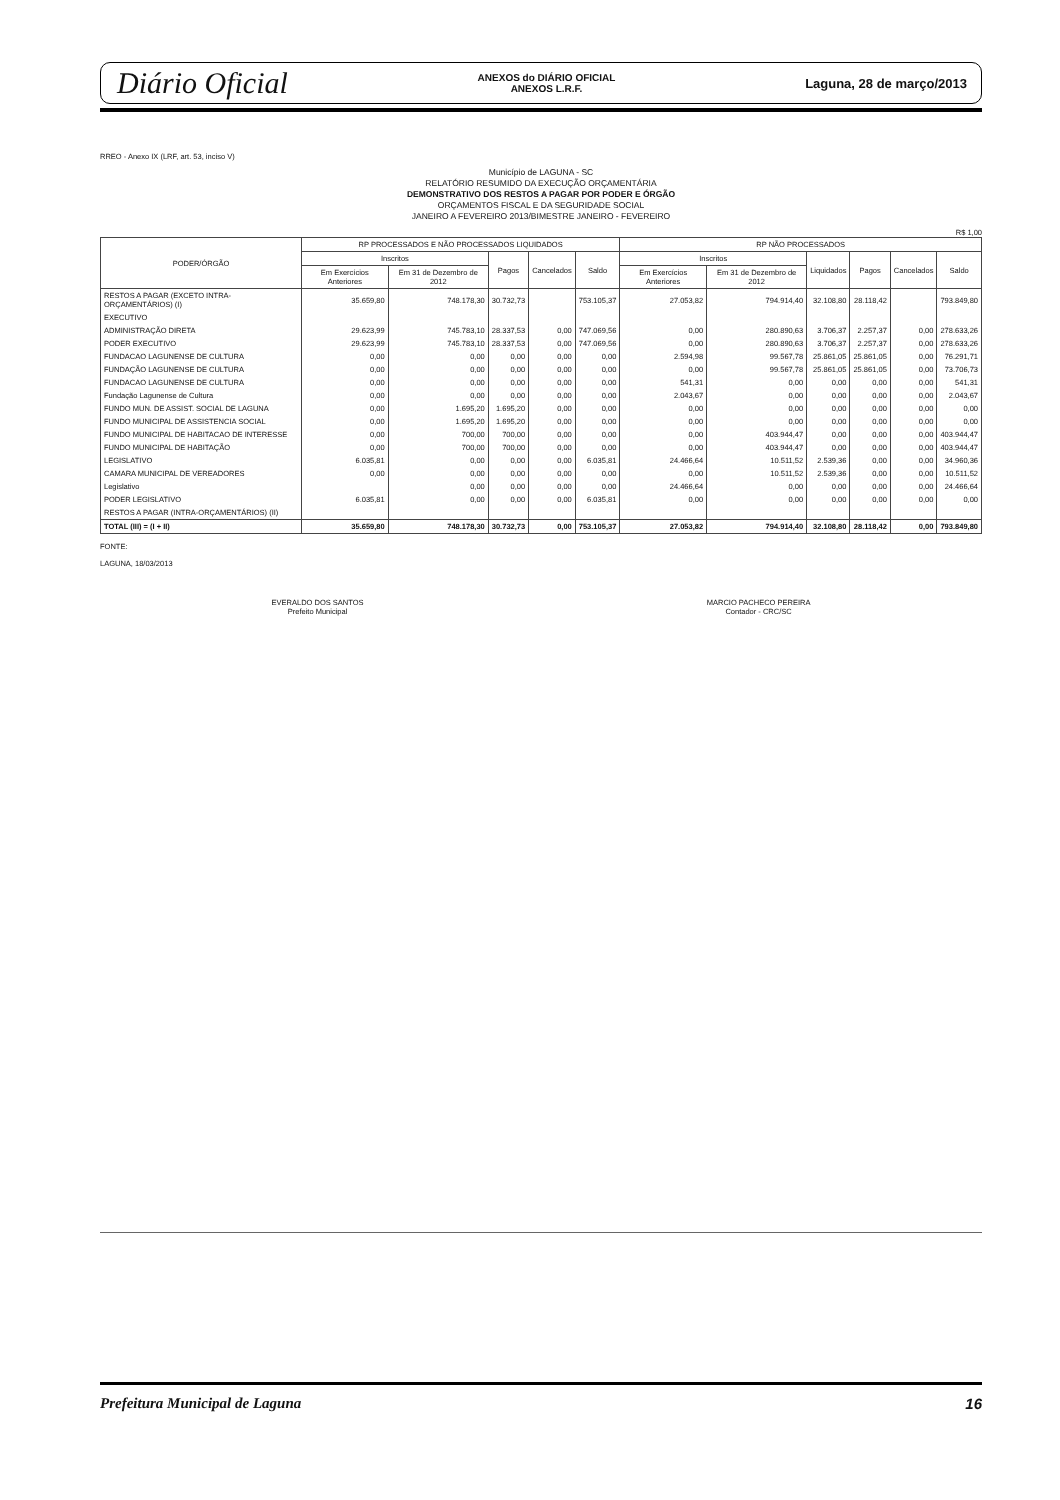Diário Oficial
ANEXOS do DIÁRIO OFICIAL
ANEXOS L.R.F.
Laguna, 28 de março/2013
RREO - Anexo IX (LRF, art. 53, inciso V)
Município de LAGUNA - SC
RELATÓRIO RESUMIDO DA EXECUÇÃO ORÇAMENTÁRIA
DEMONSTRATIVO DOS RESTOS A PAGAR POR PODER E ÓRGÃO
ORÇAMENTOS FISCAL E DA SEGURIDADE SOCIAL
JANEIRO A FEVEREIRO 2013/BIMESTRE JANEIRO - FEVEREIRO
R$ 1,00
| PODER/ÓRGÃO | RP PROCESSADOS E NÃO PROCESSADOS LIQUIDADOS | | | | | RP NÃO PROCESSADOS | | | | | |
| --- | --- | --- | --- | --- | --- | --- | --- | --- | --- | --- | --- |
| | Inscritos | | Pagos | Cancelados | Saldo | Inscritos | | Liquidados | Pagos | Cancelados | Saldo |
| | Em Exercícios Anteriores | Em 31 de Dezembro de 2012 | | | | Em Exercícios Anteriores | Em 31 de Dezembro de 2012 | | | | |
| RESTOS A PAGAR (EXCETO INTRA-ORÇAMENTÁRIOS) (I) | 35.659,80 | 748.178,30 | 30.732,73 | | 753.105,37 | 27.053,82 | 794.914,40 | 32.108,80 | 28.118,42 | | 793.849,80 |
| EXECUTIVO | | | | | | | | | | | |
| ADMINISTRAÇÃO DIRETA | 29.623,99 | 745.783,10 | 28.337,53 | 0,00 | 747.069,56 | 0,00 | 280.890,63 | 3.706,37 | 2.257,37 | 0,00 | 278.633,26 |
| PODER EXECUTIVO | 29.623,99 | 745.783,10 | 28.337,53 | 0,00 | 747.069,56 | 0,00 | 280.890,63 | 3.706,37 | 2.257,37 | 0,00 | 278.633,26 |
| FUNDACAO LAGUNENSE DE CULTURA | 0,00 | 0,00 | 0,00 | 0,00 | 0,00 | 2.594,98 | 99.567,78 | 25.861,05 | 25.861,05 | 0,00 | 76.291,71 |
| FUNDAÇÃO LAGUNENSE DE CULTURA | 0,00 | 0,00 | 0,00 | 0,00 | 0,00 | 0,00 | 99.567,78 | 25.861,05 | 25.861,05 | 0,00 | 73.706,73 |
| FUNDACAO LAGUNENSE DE CULTURA | 0,00 | 0,00 | 0,00 | 0,00 | 0,00 | 541,31 | 0,00 | 0,00 | 0,00 | 0,00 | 541,31 |
| Fundação Lagunense de Cultura | 0,00 | 0,00 | 0,00 | 0,00 | 0,00 | 2.043,67 | 0,00 | 0,00 | 0,00 | 0,00 | 2.043,67 |
| FUNDO MUN. DE ASSIST. SOCIAL DE LAGUNA | 0,00 | 1.695,20 | 1.695,20 | 0,00 | 0,00 | 0,00 | 0,00 | 0,00 | 0,00 | 0,00 | 0,00 |
| FUNDO MUNICIPAL DE ASSISTENCIA SOCIAL | 0,00 | 1.695,20 | 1.695,20 | 0,00 | 0,00 | 0,00 | 0,00 | 0,00 | 0,00 | 0,00 | 0,00 |
| FUNDO MUNICIPAL DE HABITACAO DE INTERESSE | 0,00 | 700,00 | 700,00 | 0,00 | 0,00 | 0,00 | 403.944,47 | 0,00 | 0,00 | 0,00 | 403.944,47 |
| FUNDO MUNICIPAL DE HABITAÇÃO | 0,00 | 700,00 | 700,00 | 0,00 | 0,00 | 0,00 | 403.944,47 | 0,00 | 0,00 | 0,00 | 403.944,47 |
| LEGISLATIVO | 6.035,81 | 0,00 | 0,00 | 0,00 | 6.035,81 | 24.466,64 | 10.511,52 | 2.539,36 | 0,00 | 0,00 | 34.960,36 |
| CAMARA MUNICIPAL DE VEREADORES | 0,00 | 0,00 | 0,00 | 0,00 | 0,00 | 0,00 | 10.511,52 | 2.539,36 | 0,00 | 0,00 | 10.511,52 |
| Legislativo | | 0,00 | 0,00 | 0,00 | 0,00 | 24.466,64 | 0,00 | 0,00 | 0,00 | 0,00 | 24.466,64 |
| PODER LEGISLATIVO | 6.035,81 | 0,00 | 0,00 | 0,00 | 6.035,81 | 0,00 | 0,00 | 0,00 | 0,00 | 0,00 | 0,00 |
| RESTOS A PAGAR (INTRA-ORÇAMENTÁRIOS) (II) | | | | | | | | | | | |
| TOTAL (III) = (I + II) | 35.659,80 | 748.178,30 | 30.732,73 | 0,00 | 753.105,37 | 27.053,82 | 794.914,40 | 32.108,80 | 28.118,42 | 0,00 | 793.849,80 |
FONTE:
LAGUNA, 18/03/2013
EVERALDO DOS SANTOS
Prefeito Municipal
MARCIO PACHECO PEREIRA
Contador - CRC/SC
Prefeitura Municipal de Laguna 16